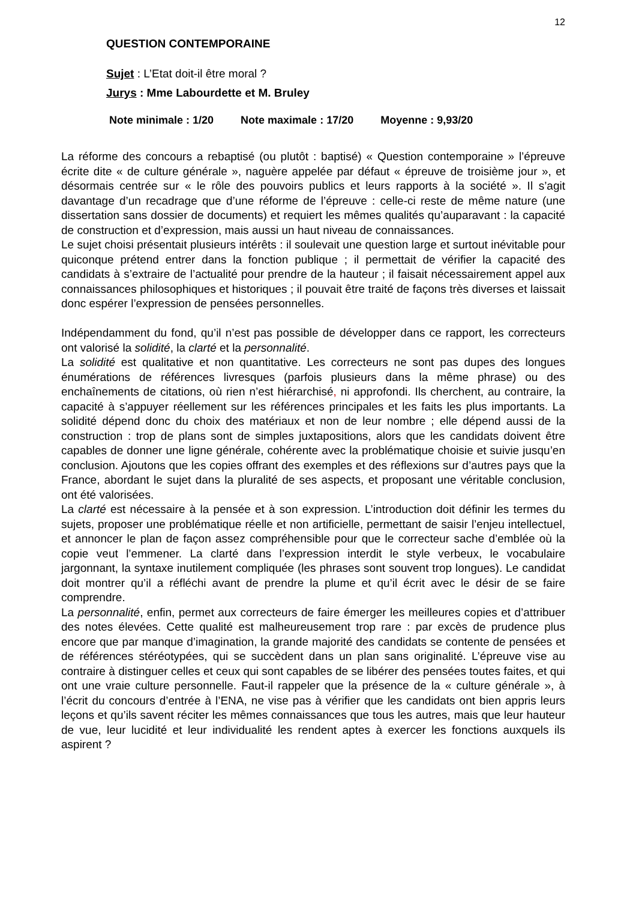12
QUESTION CONTEMPORAINE
Sujet : L’Etat doit-il être moral ?
Jurys : Mme Labourdette et M. Bruley
Note minimale : 1/20 Note maximale : 17/20 Moyenne : 9,93/20
La réforme des concours a rebaptisé (ou plutôt : baptisé) « Question contemporaine » l’épreuve écrite dite « de culture générale », naguère appelée par défaut « épreuve de troisième jour », et désormais centrée sur « le rôle des pouvoirs publics et leurs rapports à la société ». Il s’agit davantage d’un recadrage que d’une réforme de l’épreuve : celle-ci reste de même nature (une dissertation sans dossier de documents) et requiert les mêmes qualités qu’auparavant : la capacité de construction et d’expression, mais aussi un haut niveau de connaissances.
Le sujet choisi présentait plusieurs intérêts : il soulevait une question large et surtout inévitable pour quiconque prétend entrer dans la fonction publique ; il permettait de vérifier la capacité des candidats à s’extraire de l’actualité pour prendre de la hauteur ; il faisait nécessairement appel aux connaissances philosophiques et historiques ; il pouvait être traité de façons très diverses et laissait donc espérer l’expression de pensées personnelles.
Indépendamment du fond, qu’il n’est pas possible de développer dans ce rapport, les correcteurs ont valorisé la solidité, la clarté et la personnalité.
La solidité est qualitative et non quantitative. Les correcteurs ne sont pas dupes des longues énumérations de références livresques (parfois plusieurs dans la même phrase) ou des enchaînements de citations, où rien n’est hiérarchisé, ni approfondi. Ils cherchent, au contraire, la capacité à s’appuyer réellement sur les références principales et les faits les plus importants. La solidité dépend donc du choix des matériaux et non de leur nombre ; elle dépend aussi de la construction : trop de plans sont de simples juxtapositions, alors que les candidats doivent être capables de donner une ligne générale, cohérente avec la problématique choisie et suivie jusqu’en conclusion. Ajoutons que les copies offrant des exemples et des réflexions sur d’autres pays que la France, abordant le sujet dans la pluralité de ses aspects, et proposant une véritable conclusion, ont été valorisées.
La clarté est nécessaire à la pensée et à son expression. L’introduction doit définir les termes du sujets, proposer une problématique réelle et non artificielle, permettant de saisir l’enjeu intellectuel, et annoncer le plan de façon assez compréhensible pour que le correcteur sache d’emblée où la copie veut l’emmener. La clarté dans l’expression interdit le style verbeux, le vocabulaire jargonnant, la syntaxe inutilement compliquée (les phrases sont souvent trop longues). Le candidat doit montrer qu’il a réfléchi avant de prendre la plume et qu’il écrit avec le désir de se faire comprendre.
La personnalité, enfin, permet aux correcteurs de faire émerger les meilleures copies et d’attribuer des notes élevées. Cette qualité est malheureusement trop rare : par excès de prudence plus encore que par manque d’imagination, la grande majorité des candidats se contente de pensées et de références stéréotypées, qui se succèdent dans un plan sans originalité. L’épreuve vise au contraire à distinguer celles et ceux qui sont capables de se libérer des pensées toutes faites, et qui ont une vraie culture personnelle. Faut-il rappeler que la présence de la « culture générale », à l’écrit du concours d’entrée à l’ENA, ne vise pas à vérifier que les candidats ont bien appris leurs leçons et qu’ils savent réciter les mêmes connaissances que tous les autres, mais que leur hauteur de vue, leur lucidité et leur individualité les rendent aptes à exercer les fonctions auxquels ils aspirent ?